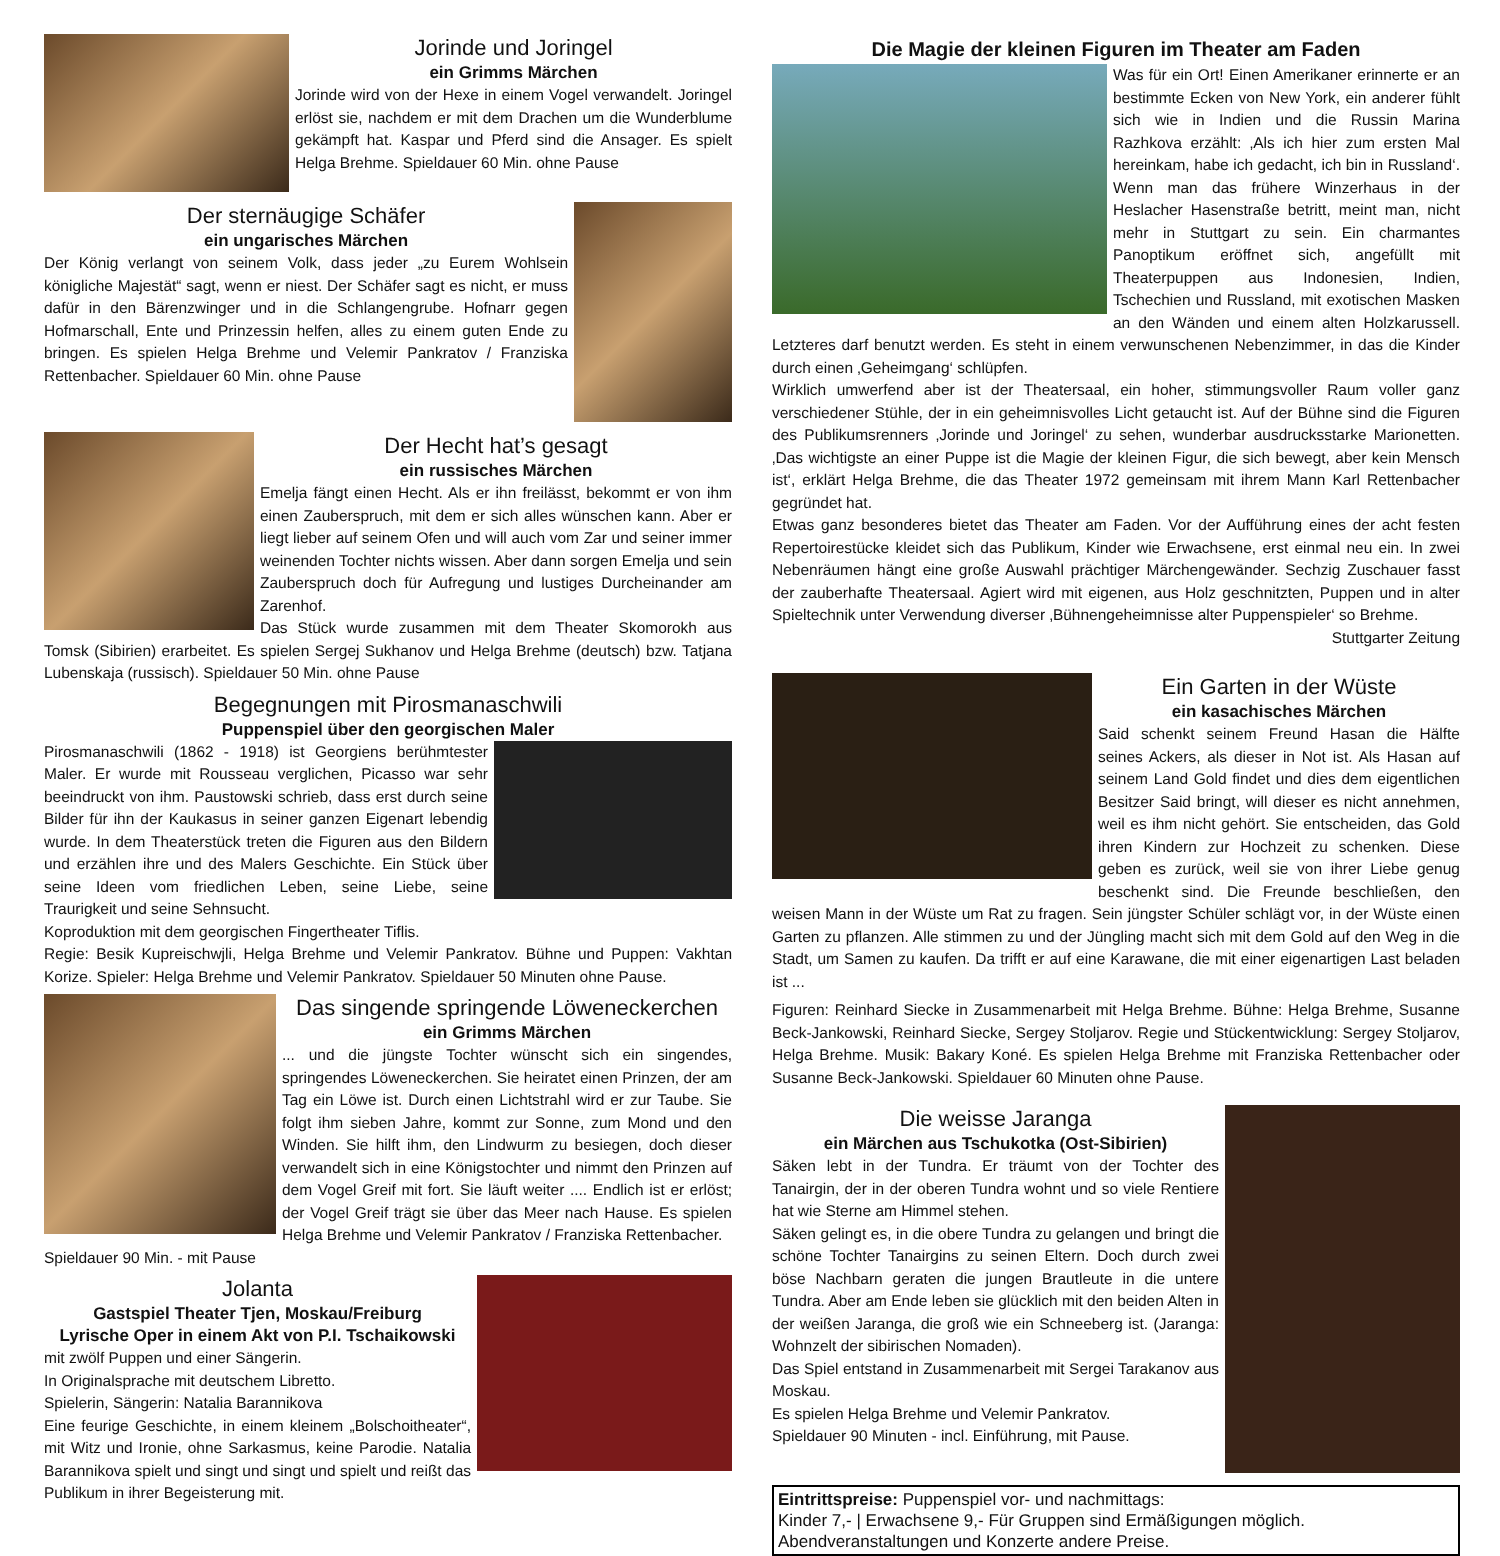Jorinde und Joringel
ein Grimms Märchen
Jorinde wird von der Hexe in einem Vogel verwandelt. Joringel erlöst sie, nachdem er mit dem Drachen um die Wunderblume gekämpft hat. Kaspar und Pferd sind die Ansager. Es spielt Helga Brehme. Spieldauer 60 Min. ohne Pause
Der sternäugige Schäfer
ein ungarisches Märchen
Der König verlangt von seinem Volk, dass jeder „zu Eurem Wohlsein königliche Majestät“ sagt, wenn er niest. Der Schäfer sagt es nicht, er muss dafür in den Bärenzwinger und in die Schlangengrube. Hofnarr gegen Hofmarschall, Ente und Prinzessin helfen, alles zu einem guten Ende zu bringen. Es spielen Helga Brehme und Velemir Pankratov / Franziska Rettenbacher. Spieldauer 60 Min. ohne Pause
Der Hecht hat’s gesagt
ein russisches Märchen
Emelja fängt einen Hecht. Als er ihn freilässt, bekommt er von ihm einen Zauberspruch, mit dem er sich alles wünschen kann. Aber er liegt lieber auf seinem Ofen und will auch vom Zar und seiner immer weinenden Tochter nichts wissen. Aber dann sorgen Emelja und sein Zauberspruch doch für Aufregung und lustiges Durcheinander am Zarenhof.
Das Stück wurde zusammen mit dem Theater Skomorokh aus Tomsk (Sibirien) erarbeitet. Es spielen Sergej Sukhanov und Helga Brehme (deutsch) bzw. Tatjana Lubenskaja (russisch). Spieldauer 50 Min. ohne Pause
Begegnungen mit Pirosmanaschwili
Puppenspiel über den georgischen Maler
Pirosmanaschwili (1862 - 1918) ist Georgiens berühmtester Maler. Er wurde mit Rousseau verglichen, Picasso war sehr beeindruckt von ihm. Paustowski schrieb, dass erst durch seine Bilder für ihn der Kaukasus in seiner ganzen Eigenart lebendig wurde. In dem Theaterstück treten die Figuren aus den Bildern und erzählen ihre und des Malers Geschichte. Ein Stück über seine Ideen vom friedlichen Leben, seine Liebe, seine Traurigkeit und seine Sehnsucht.
Koproduktion mit dem georgischen Fingertheater Tiflis.
Regie: Besik Kupreischwjli, Helga Brehme und Velemir Pankratov. Bühne und Puppen: Vakhtan Korize. Spieler: Helga Brehme und Velemir Pankratov. Spieldauer 50 Minuten ohne Pause.
Das singende springende Löweneckerchen
ein Grimms Märchen
... und die jüngste Tochter wünscht sich ein singendes, springendes Löweneckerchen. Sie heiratet einen Prinzen, der am Tag ein Löwe ist. Durch einen Lichtstrahl wird er zur Taube. Sie folgt ihm sieben Jahre, kommt zur Sonne, zum Mond und den Winden. Sie hilft ihm, den Lindwurm zu besiegen, doch dieser verwandelt sich in eine Königstochter und nimmt den Prinzen auf dem Vogel Greif mit fort. Sie läuft weiter .... Endlich ist er erlöst; der Vogel Greif trägt sie über das Meer nach Hause. Es spielen Helga Brehme und Velemir Pankratov / Franziska Rettenbacher.
Spieldauer 90 Min. - mit Pause
Jolanta
Gastspiel Theater Tjen, Moskau/Freiburg
Lyrische Oper in einem Akt von P.I. Tschaikowski
mit zwölf Puppen und einer Sängerin.
In Originalsprache mit deutschem Libretto.
Spielerin, Sängerin: Natalia Barannikova
Eine feurige Geschichte, in einem kleinem „Bolschoitheater“, mit Witz und Ironie, ohne Sarkasmus, keine Parodie. Natalia Barannikova spielt und singt und singt und spielt und reißt das Publikum in ihrer Begeisterung mit.
Die Magie der kleinen Figuren im Theater am Faden
Was für ein Ort! Einen Amerikaner erinnerte er an bestimmte Ecken von New York, ein anderer fühlt sich wie in Indien und die Russin Marina Razhkova erzählt: ‚Als ich hier zum ersten Mal hereinkam, habe ich gedacht, ich bin in Russland‘. Wenn man das frühere Winzerhaus in der Heslacher Hasenstraße betritt, meint man, nicht mehr in Stuttgart zu sein. Ein charmantes Panoptikum eröffnet sich, angefüllt mit Theaterpuppen aus Indonesien, Indien, Tschechien und Russland, mit exotischen Masken an den Wänden und einem alten Holzkarussell. Letzteres darf benutzt werden. Es steht in einem verwunschenen Nebenzimmer, in das die Kinder durch einen ‚Geheimgang‘ schlüpfen.
Wirklich umwerfend aber ist der Theatersaal, ein hoher, stimmungsvoller Raum voller ganz verschiedener Stühle, der in ein geheimnisvolles Licht getaucht ist. Auf der Bühne sind die Figuren des Publikumsrenners ‚Jorinde und Joringel‘ zu sehen, wunderbar ausdrucksstarke Marionetten. ‚Das wichtigste an einer Puppe ist die Magie der kleinen Figur, die sich bewegt, aber kein Mensch ist‘, erklärt Helga Brehme, die das Theater 1972 gemeinsam mit ihrem Mann Karl Rettenbacher gegründet hat.
Etwas ganz besonderes bietet das Theater am Faden. Vor der Aufführung eines der acht festen Repertoirestücke kleidet sich das Publikum, Kinder wie Erwachsene, erst einmal neu ein. In zwei Nebenräumen hängt eine große Auswahl prächtiger Märchengewänder. Sechzig Zuschauer fasst der zauberhafte Theatersaal. Agiert wird mit eigenen, aus Holz geschnitzten, Puppen und in alter Spieltechnik unter Verwendung diverser ‚Bühnengeheimnisse alter Puppenspieler‘ so Brehme.
Stuttgarter Zeitung
Ein Garten in der Wüste
ein kasachisches Märchen
Said schenkt seinem Freund Hasan die Hälfte seines Ackers, als dieser in Not ist. Als Hasan auf seinem Land Gold findet und dies dem eigentlichen Besitzer Said bringt, will dieser es nicht annehmen, weil es ihm nicht gehört. Sie entscheiden, das Gold ihren Kindern zur Hochzeit zu schenken. Diese geben es zurück, weil sie von ihrer Liebe genug beschenkt sind. Die Freunde beschließen, den weisen Mann in der Wüste um Rat zu fragen. Sein jüngster Schüler schlägt vor, in der Wüste einen Garten zu pflanzen. Alle stimmen zu und der Jüngling macht sich mit dem Gold auf den Weg in die Stadt, um Samen zu kaufen. Da trifft er auf eine Karawane, die mit einer eigenartigen Last beladen ist ...
Figuren: Reinhard Siecke in Zusammenarbeit mit Helga Brehme. Bühne: Helga Brehme, Susanne Beck-Jankowski, Reinhard Siecke, Sergey Stoljarov. Regie und Stückentwicklung: Sergey Stoljarov, Helga Brehme. Musik: Bakary Koné. Es spielen Helga Brehme mit Franziska Rettenbacher oder Susanne Beck-Jankowski. Spieldauer 60 Minuten ohne Pause.
Die weisse Jaranga
ein Märchen aus Tschukotka (Ost-Sibirien)
Säken lebt in der Tundra. Er träumt von der Tochter des Tanairgin, der in der oberen Tundra wohnt und so viele Rentiere hat wie Sterne am Himmel stehen.
Säken gelingt es, in die obere Tundra zu gelangen und bringt die schöne Tochter Tanairgins zu seinen Eltern. Doch durch zwei böse Nachbarn geraten die jungen Brautleute in die untere Tundra. Aber am Ende leben sie glücklich mit den beiden Alten in der weißen Jaranga, die groß wie ein Schneeberg ist. (Jaranga: Wohnzelt der sibirischen Nomaden).
Das Spiel entstand in Zusammenarbeit mit Sergei Tarakanov aus Moskau.
Es spielen Helga Brehme und Velemir Pankratov.
Spieldauer 90 Minuten - incl. Einführung, mit Pause.
Eintrittspreise: Puppenspiel vor- und nachmittags:
Kinder 7,- | Erwachsene 9,- Für Gruppen sind Ermäßigungen möglich.
Abendveranstaltungen und Konzerte andere Preise.